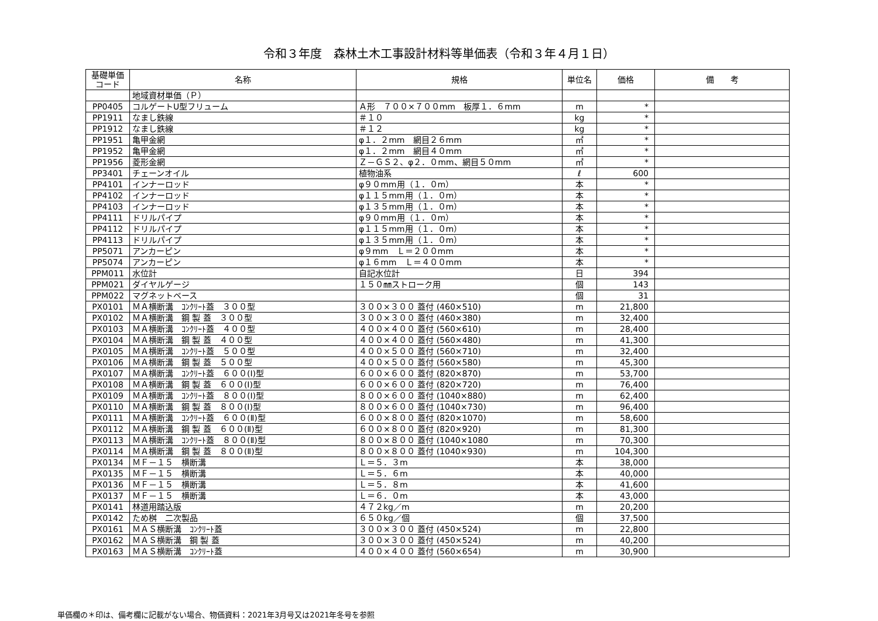令和３年度　森林土木工事設計材料等単価表（令和３年４月１日）
| 基礎単価 コード | 名称 | 規格 | 単位名 | 価格 | 備 考 |
| --- | --- | --- | --- | --- | --- |
| | 地域資材単価（Ｐ） | | | | |
| PP0405 | コルゲートU型フリューム | Ａ形 ７００×７００mm 板厚１．６mm | m | * | |
| PP1911 | なまし鉄線 | ＃１０ | kg | * | |
| PP1912 | なまし鉄線 | ＃１２ | kg | * | |
| PP1951 | 亀甲金網 | φ１．２mm 網目２６mm | ㎡ | * | |
| PP1952 | 亀甲金網 | φ１．２mm 網目４０mm | ㎡ | * | |
| PP1956 | 菱形金網 | Ｚ－ＧＳ２、φ２．０mm、網目５０mm | ㎡ | * | |
| PP3401 | チェーンオイル | 植物油系 | ℓ | 600 | |
| PP4101 | インナーロッド | φ９０mm用（１．０m） | 本 | * | |
| PP4102 | インナーロッド | φ１１５mm用（１．０m） | 本 | * | |
| PP4103 | インナーロッド | φ１３５mm用（１．０m） | 本 | * | |
| PP4111 | ドリルパイプ | φ９０mm用（１．０m） | 本 | * | |
| PP4112 | ドリルパイプ | φ１１５mm用（１．０m） | 本 | * | |
| PP4113 | ドリルパイプ | φ１３５mm用（１．０m） | 本 | * | |
| PP5071 | アンカーピン | φ９mm Ｌ＝２００mm | 本 | * | |
| PP5074 | アンカーピン | φ１６mm Ｌ＝４００mm | 本 | * | |
| PPM011 | 水位計 | 自記水位計 | 日 | 394 | |
| PPM021 | ダイヤルゲージ | １５０㎜ストローク用 | 個 | 143 | |
| PPM022 | マグネットベース | | 個 | 31 | |
| PX0101 | ＭＡ横断溝 ｺﾝｸﾘｰﾄ蓋 ３００型 | ３００×３００ 蓋付 (460×510) | m | 21,800 | |
| PX0102 | ＭＡ横断溝 鋼 製 蓋 ３００型 | ３００×３００ 蓋付 (460×380) | m | 32,400 | |
| PX0103 | ＭＡ横断溝 ｺﾝｸﾘｰﾄ蓋 ４００型 | ４００×４００ 蓋付 (560×610) | m | 28,400 | |
| PX0104 | ＭＡ横断溝 鋼 製 蓋 ４００型 | ４００×４００ 蓋付 (560×480) | m | 41,300 | |
| PX0105 | ＭＡ横断溝 ｺﾝｸﾘｰﾄ蓋 ５００型 | ４００×５００ 蓋付 (560×710) | m | 32,400 | |
| PX0106 | ＭＡ横断溝 鋼 製 蓋 ５００型 | ４００×５００ 蓋付 (560×580) | m | 45,300 | |
| PX0107 | ＭＡ横断溝 ｺﾝｸﾘｰﾄ蓋 ６００(Ⅰ)型 | ６００×６００ 蓋付 (820×870) | m | 53,700 | |
| PX0108 | ＭＡ横断溝 鋼 製 蓋 ６００(Ⅰ)型 | ６００×６００ 蓋付 (820×720) | m | 76,400 | |
| PX0109 | ＭＡ横断溝 ｺﾝｸﾘｰﾄ蓋 ８００(Ⅰ)型 | ８００×６００ 蓋付 (1040×880) | m | 62,400 | |
| PX0110 | ＭＡ横断溝 鋼 製 蓋 ８００(Ⅰ)型 | ８００×６００ 蓋付 (1040×730) | m | 96,400 | |
| PX0111 | ＭＡ横断溝 ｺﾝｸﾘｰﾄ蓋 ６００(Ⅱ)型 | ６００×８００ 蓋付 (820×1070) | m | 58,600 | |
| PX0112 | ＭＡ横断溝 鋼 製 蓋 ６００(Ⅱ)型 | ６００×８００ 蓋付 (820×920) | m | 81,300 | |
| PX0113 | ＭＡ横断溝 ｺﾝｸﾘｰﾄ蓋 ８００(Ⅱ)型 | ８００×８００ 蓋付 (1040×1080 | m | 70,300 | |
| PX0114 | ＭＡ横断溝 鋼 製 蓋 ８００(Ⅱ)型 | ８００×８００ 蓋付 (1040×930) | m | 104,300 | |
| PX0134 | ＭＦ－１５ 横断溝 | Ｌ＝５．３m | 本 | 38,000 | |
| PX0135 | ＭＦ－１５ 横断溝 | Ｌ＝５．６m | 本 | 40,000 | |
| PX0136 | ＭＦ－１５ 横断溝 | Ｌ＝５．８m | 本 | 41,600 | |
| PX0137 | ＭＦ－１５ 横断溝 | Ｌ＝６．０m | 本 | 43,000 | |
| PX0141 | 林道用踏込版 | ４７２kg／m | m | 20,200 | |
| PX0142 | ため桝 二次製品 | ６５０kg／個 | 個 | 37,500 | |
| PX0161 | ＭＡＳ横断溝 ｺﾝｸﾘｰﾄ蓋 | ３００×３００ 蓋付 (450×524) | m | 22,800 | |
| PX0162 | ＭＡＳ横断溝 鋼 製 蓋 | ３００×３００ 蓋付 (450×524) | m | 40,200 | |
| PX0163 | ＭＡＳ横断溝 ｺﾝｸﾘｰﾄ蓋 | ４００×４００ 蓋付 (560×654) | m | 30,900 | |
単価欄の＊印は、備考欄に記載がない場合、物価資料：2021年3月号又は2021年冬号を参照